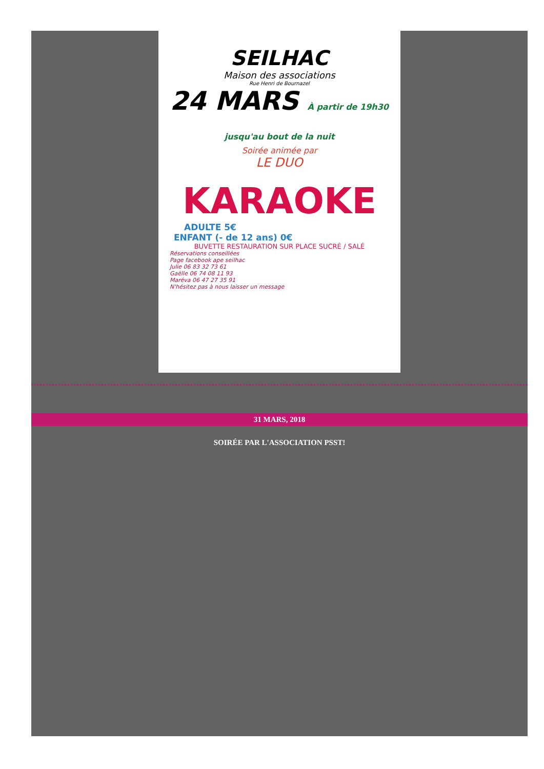SEILHAC
Maison des associations
Rue Henri de Bournazel
24 MARS À partir de 19h30 jusqu'au bout de la nuit
Soirée animée par
LE DUO
KARAOKE
ADULTE 5€
ENFANT (- de 12 ans) 0€
BUVETTE RESTAURATION SUR PLACE SUCRÉ / SALÉ
Réservations conseillées
Page facebook ape seilhac
Julie 06 83 32 73 61
Gaëlle 06 74 08 11 93
Maréva 06 47 27 35 91
N'hésitez pas à nous laisser un message
31 MARS, 2018
SOIRÉE PAR L'ASSOCIATION PSST!